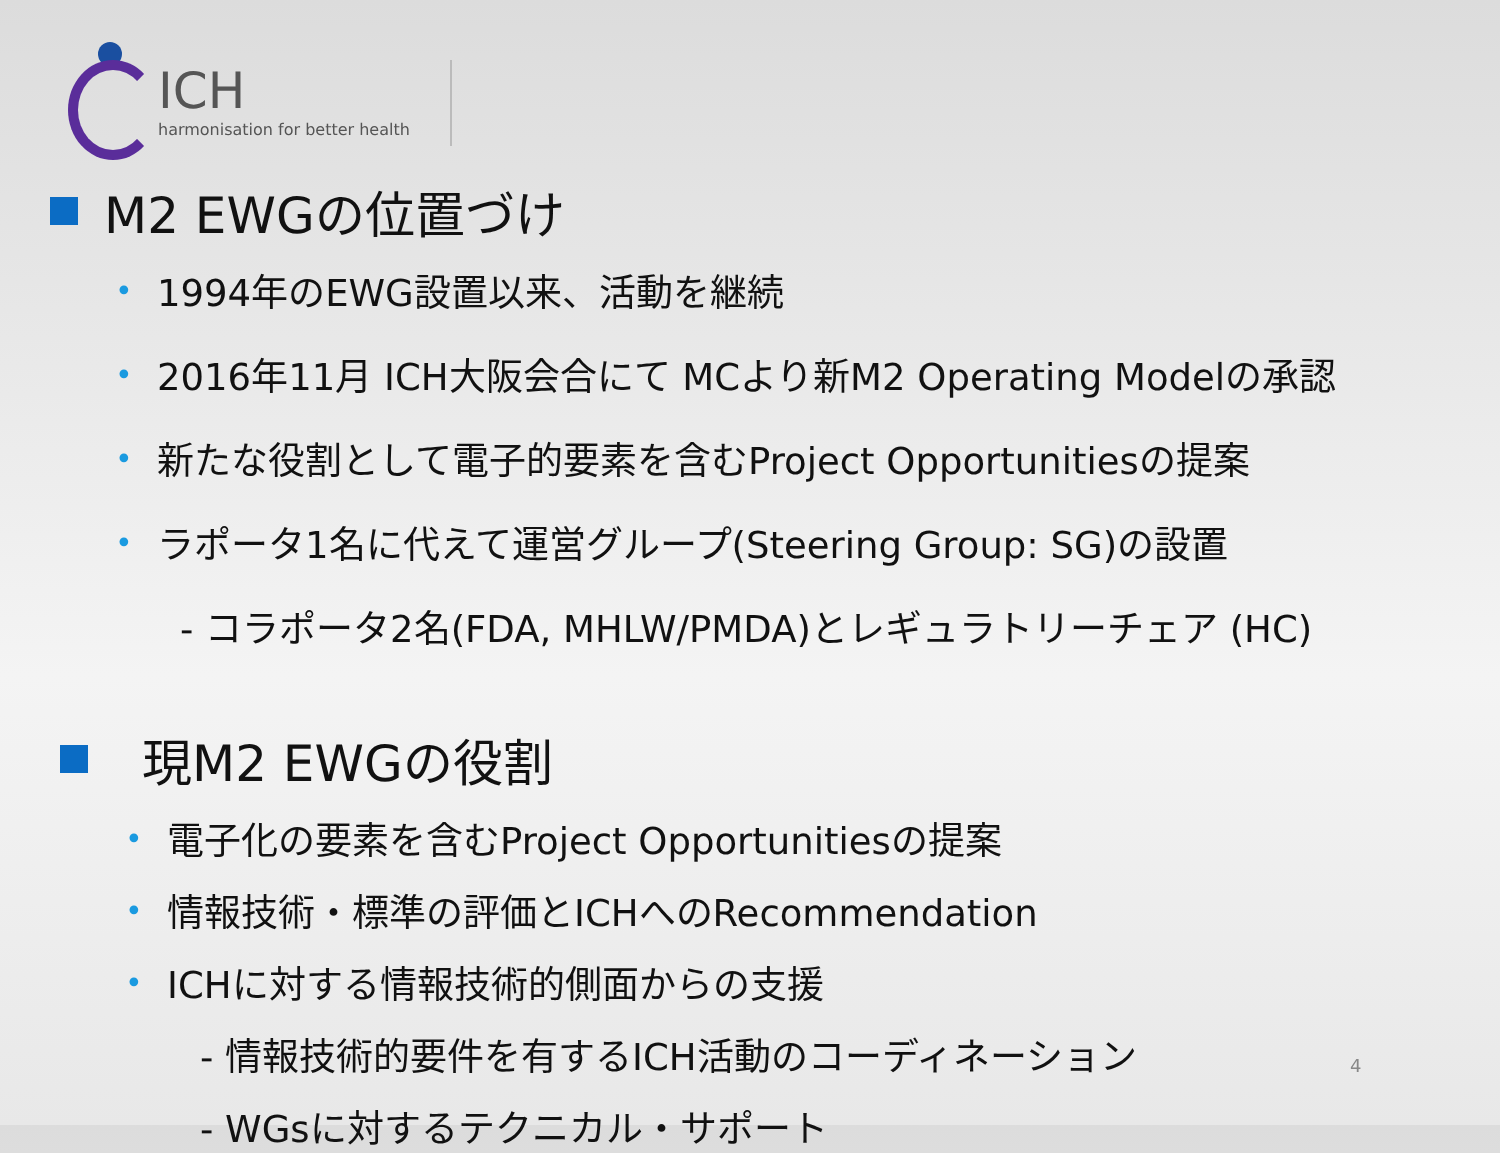ICH
harmonisation for better health
M2 EWGの位置づけ
• 1994年のEWG設置以来、活動を継続
• 2016年11月 ICH大阪会合にて MCより新M2 Operating Modelの承認
• 新たな役割として電子的要素を含むProject Opportunitiesの提案
• ラポータ1名に代えて運営グループ(Steering Group: SG)の設置
- コラポータ2名(FDA, MHLW/PMDA)とレギュラトリーチェア (HC)
現M2 EWGの役割
• 電子化の要素を含むProject Opportunitiesの提案
• 情報技術・標準の評価とICHへのRecommendation
• ICHに対する情報技術的側面からの支援
- 情報技術的要件を有するICH活動のコーディネーション
- WGsに対するテクニカル・サポート
4